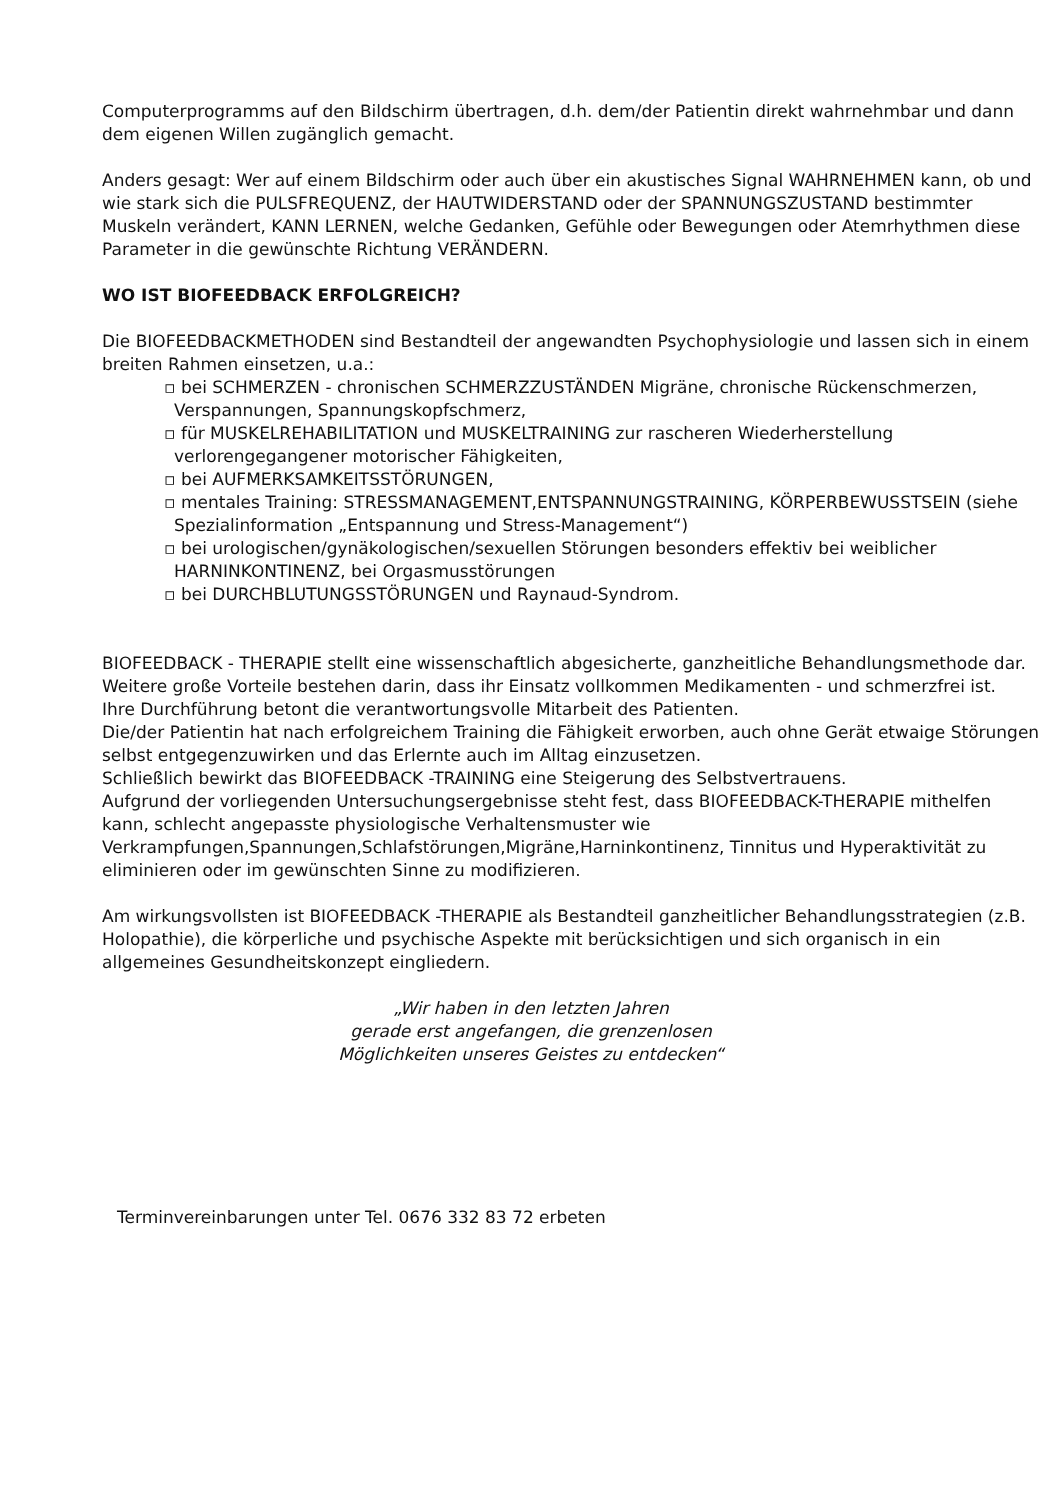Computerprogramms auf den Bildschirm übertragen, d.h. dem/der Patientin direkt wahrnehmbar und dann dem eigenen Willen zugänglich gemacht.
Anders gesagt: Wer auf einem Bildschirm oder auch über ein akustisches Signal WAHRNEHMEN kann, ob und wie stark sich die PULSFREQUENZ, der HAUTWIDERSTAND oder der SPANNUNGSZUSTAND bestimmter Muskeln verändert, KANN LERNEN, welche Gedanken, Gefühle oder Bewegungen oder Atemrhythmen diese Parameter in die gewünschte Richtung VERÄNDERN.
WO IST BIOFEEDBACK ERFOLGREICH?
Die BIOFEEDBACKMETHODEN sind Bestandteil der angewandten Psychophysiologie und lassen sich in einem breiten Rahmen einsetzen, u.a.:
▫ bei SCHMERZEN - chronischen SCHMERZZUSTÄNDEN Migräne, chronische Rückenschmerzen, Verspannungen, Spannungskopfschmerz,
▫ für MUSKELREHABILITATION und MUSKELTRAINING zur rascheren Wiederherstellung verlorengegangener motorischer Fähigkeiten,
▫ bei AUFMERKSAMKEITSSTÖRUNGEN,
▫ mentales Training: STRESSMANAGEMENT,ENTSPANNUNGSTRAINING, KÖRPERBEWUSSTSEIN (siehe Spezialinformation „Entspannung und Stress-Management“)
▫ bei urologischen/gynäkologischen/sexuellen Störungen besonders effektiv bei weiblicher HARNINKONTINENZ, bei Orgasmusstörungen
▫ bei DURCHBLUTUNGSSTÖRUNGEN und Raynaud-Syndrom.
BIOFEEDBACK - THERAPIE stellt eine wissenschaftlich abgesicherte, ganzheitliche Behandlungsmethode dar. Weitere große Vorteile bestehen darin, dass ihr Einsatz vollkommen Medikamenten - und schmerzfrei ist.
Ihre Durchführung betont die verantwortungsvolle Mitarbeit des Patienten.
Die/der Patientin hat nach erfolgreichem Training die Fähigkeit erworben, auch ohne Gerät etwaige Störungen selbst entgegenzuwirken und das Erlernte auch im Alltag einzusetzen.
Schließlich bewirkt das BIOFEEDBACK -TRAINING eine Steigerung des Selbstvertrauens.
Aufgrund der vorliegenden Untersuchungsergebnisse steht fest, dass BIOFEEDBACK-THERAPIE mithelfen kann, schlecht angepasste physiologische Verhaltensmuster wie Verkrampfungen,Spannungen,Schlafstörungen,Migräne,Harninkontinenz, Tinnitus und Hyperaktivität zu eliminieren oder im gewünschten Sinne zu modifizieren.
Am wirkungsvollsten ist BIOFEEDBACK -THERAPIE als Bestandteil ganzheitlicher Behandlungsstrategien (z.B. Holopathie), die körperliche und psychische Aspekte mit berücksichtigen und sich organisch in ein allgemeines Gesundheitskonzept eingliedern.
„Wir haben in den letzten Jahren
gerade erst angefangen, die grenzenlosen
Möglichkeiten unseres Geistes zu entdecken“
Terminvereinbarungen unter Tel. 0676 332 83 72 erbeten